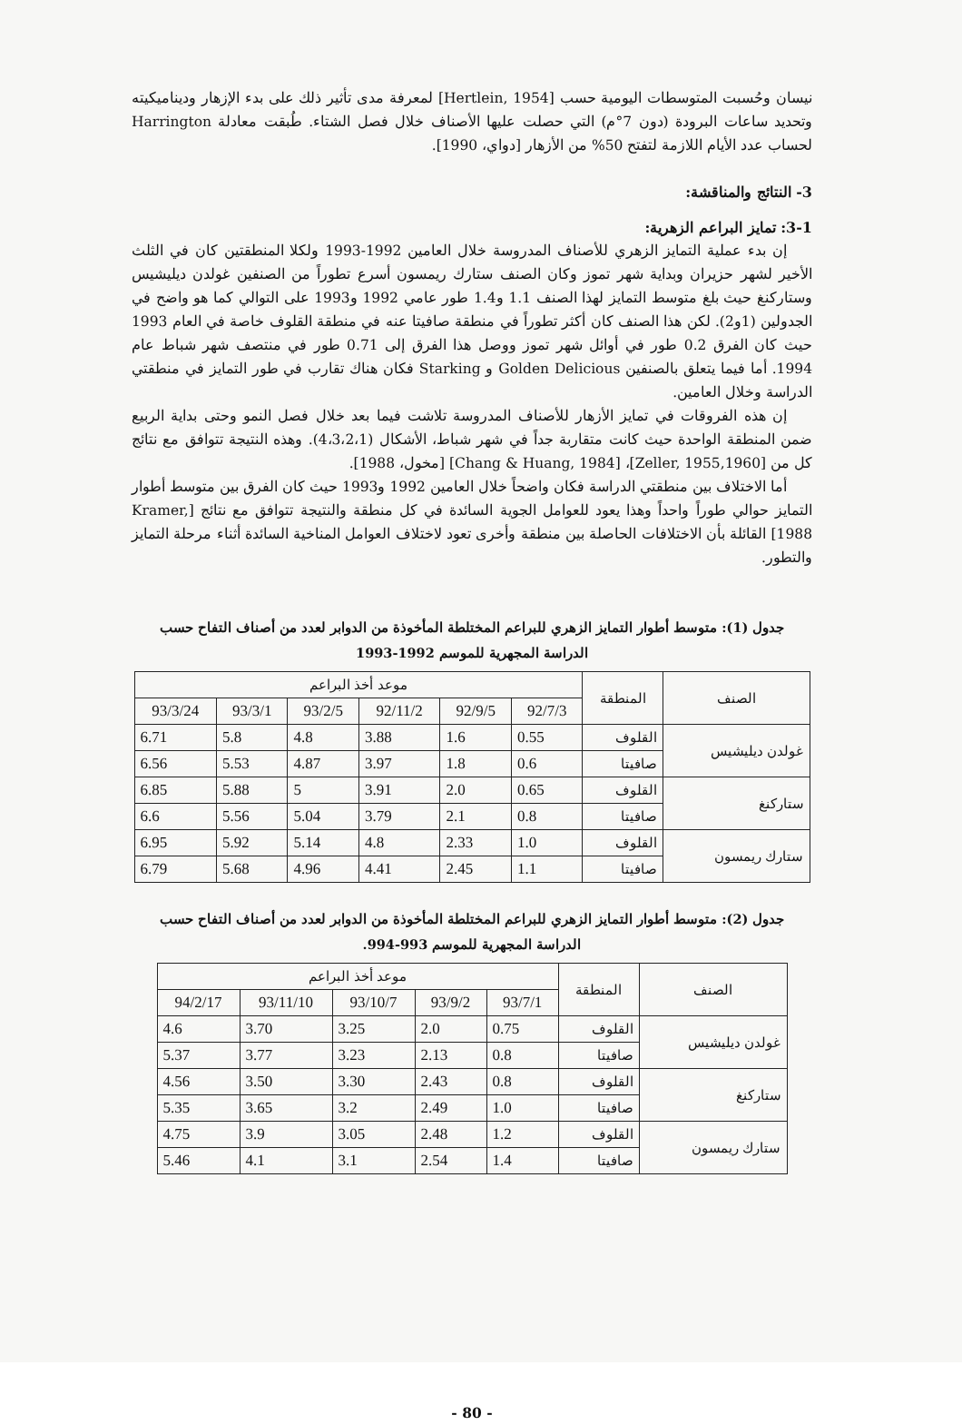نيسان وحُسبت المتوسطات اليومية حسب [Hertlein, 1954] لمعرفة مدى تأثير ذلك على بدء الإزهار وديناميكيته وتحديد ساعات البرودة (دون 7°م) التي حصلت عليها الأصناف خلال فصل الشتاء. طُبقت معادلة Harrington لحساب عدد الأيام اللازمة لتفتح 50% من الأزهار [دواي، 1990].
3- النتائج والمناقشة:
3-1: تمايز البراعم الزهرية:
إن بدء عملية التمايز الزهري للأصناف المدروسة خلال العامين 1992-1993 ولكلا المنطقتين كان في الثلث الأخير لشهر حزيران وبداية شهر تموز وكان الصنف ستارك ريمسون أسرع تطوراً من الصنفين غولدن ديليشيس وستاركنغ حيث بلغ متوسط التمايز لهذا الصنف 1.1 و1.4 طور عامي 1992 و1993 على التوالي كما هو واضح في الجدولين (1و2). لكن هذا الصنف كان أكثر تطوراً في منطقة صافيتا عنه في منطقة القلوف خاصة في العام 1993 حيث كان الفرق 0.2 طور في أوائل شهر تموز ووصل هذا الفرق إلى 0.71 طور في منتصف شهر شباط عام 1994. أما فيما يتعلق بالصنفين Golden Delicious و Starking فكان هناك تقارب في طور التمايز في منطقتي الدراسة وخلال العامين.
إن هذه الفروقات في تمايز الأزهار للأصناف المدروسة تلاشت فيما بعد خلال فصل النمو وحتى بداية الربيع ضمن المنطقة الواحدة حيث كانت متقاربة جداً في شهر شباط، الأشكال (4،3،2،1). وهذه النتيجة تتوافق مع نتائج كل من [Zeller, 1955,1960]، [Chang & Huang, 1984] [مخول، 1988].
أما الاختلاف بين منطقتي الدراسة فكان واضحاً خلال العامين 1992 و1993 حيث كان الفرق بين متوسط أطوار التمايز حوالي طوراً واحداً وهذا يعود للعوامل الجوية السائدة في كل منطقة والنتيجة تتوافق مع نتائج [Kramer, 1988] القائلة بأن الاختلافات الحاصلة بين منطقة وأخرى تعود لاختلاف العوامل المناخية السائدة أثناء مرحلة التمايز والتطور.
جدول (1): متوسط أطوار التمايز الزهري للبراعم المختلطة المأخوذة من الدوابر لعدد من أصناف التفاح حسب
الدراسة المجهرية للموسم 1992-1993
| الصنف | المنطقة | موعد أخذ البراعم | | | | | |
| --- | --- | --- | --- | --- | --- | --- | --- |
| | | 92/7/3 | 92/9/5 | 92/11/2 | 93/2/5 | 93/3/1 | 93/3/24 |
| غولدن ديليشيس | القلوف | 0.55 | 1.6 | 3.88 | 4.8 | 5.8 | 6.71 |
| | صافيتا | 0.6 | 1.8 | 3.97 | 4.87 | 5.53 | 6.56 |
| ستاركنغ | القلوف | 0.65 | 2.0 | 3.91 | 5 | 5.88 | 6.85 |
| | صافيتا | 0.8 | 2.1 | 3.79 | 5.04 | 5.56 | 6.6 |
| ستارك ريمسون | القلوف | 1.0 | 2.33 | 4.8 | 5.14 | 5.92 | 6.95 |
| | صافيتا | 1.1 | 2.45 | 4.41 | 4.96 | 5.68 | 6.79 |
جدول (2): متوسط أطوار التمايز الزهري للبراعم المختلطة المأخوذة من الدوابر لعدد من أصناف التفاح حسب
الدراسة المجهرية للموسم 993-994.
| الصنف | المنطقة | موعد أخذ البراعم | | | | |
| --- | --- | --- | --- | --- | --- | --- |
| | | 93/7/1 | 93/9/2 | 93/10/7 | 93/11/10 | 94/2/17 |
| غولدن ديليشيس | القلوف | 0.75 | 2.0 | 3.25 | 3.70 | 4.6 |
| | صافيتا | 0.8 | 2.13 | 3.23 | 3.77 | 5.37 |
| ستاركنغ | القلوف | 0.8 | 2.43 | 3.30 | 3.50 | 4.56 |
| | صافيتا | 1.0 | 2.49 | 3.2 | 3.65 | 5.35 |
| ستارك ريمسون | القلوف | 1.2 | 2.48 | 3.05 | 3.9 | 4.75 |
| | صافيتا | 1.4 | 2.54 | 3.1 | 4.1 | 5.46 |
- 80 -